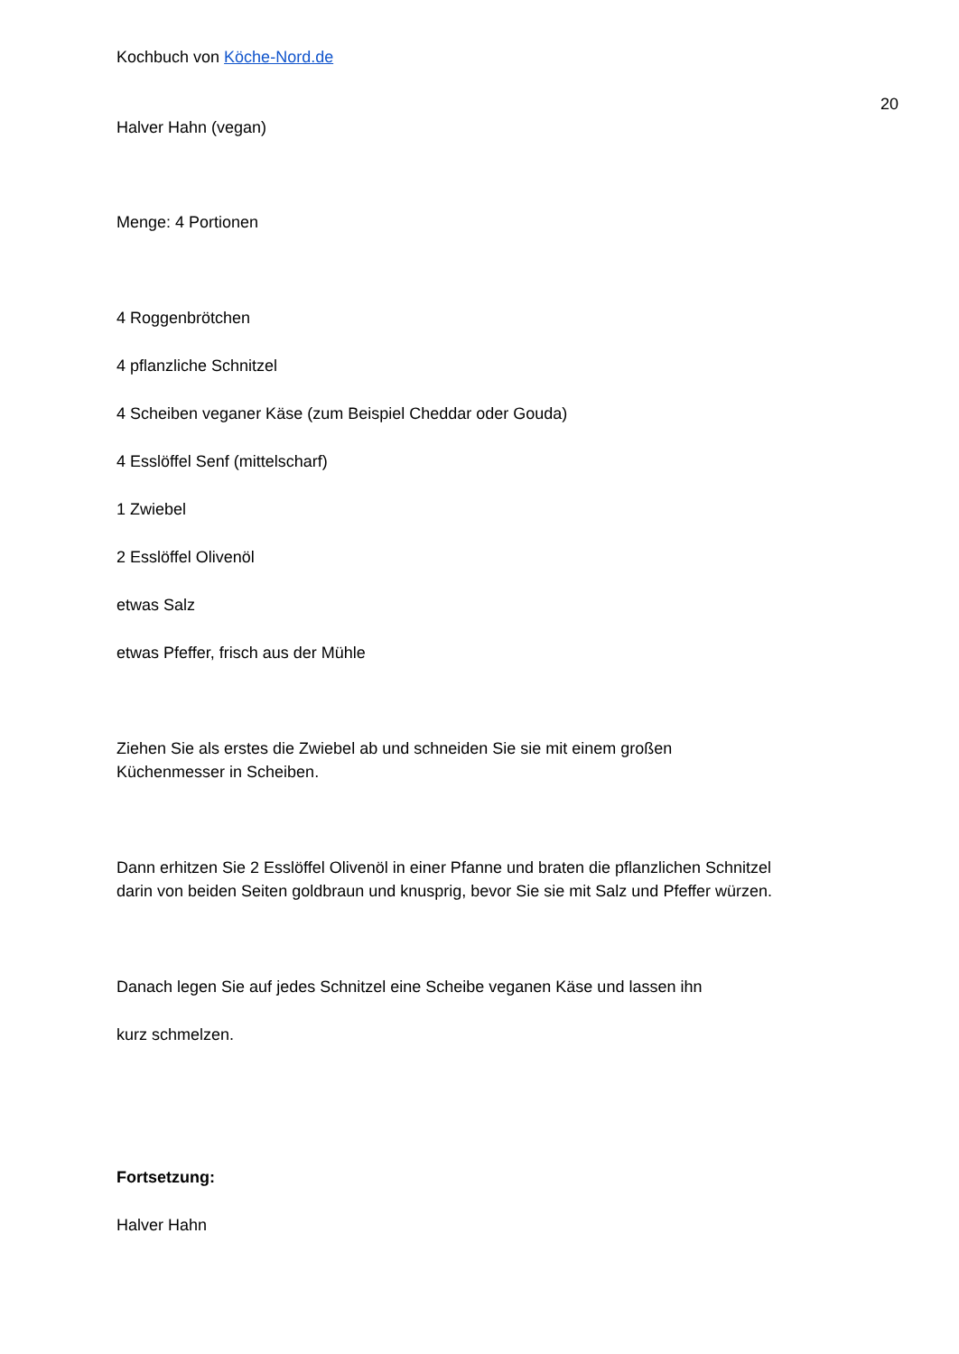Kochbuch von Köche-Nord.de
20
Halver Hahn (vegan)
Menge: 4 Portionen
4 Roggenbrötchen
4 pflanzliche Schnitzel
4 Scheiben veganer Käse (zum Beispiel Cheddar oder Gouda)
4 Esslöffel Senf (mittelscharf)
1 Zwiebel
2 Esslöffel Olivenöl
etwas Salz
etwas Pfeffer, frisch aus der Mühle
Ziehen Sie als erstes die Zwiebel ab und schneiden Sie sie mit einem großen
Küchenmesser in Scheiben.
Dann erhitzen Sie 2 Esslöffel Olivenöl in einer Pfanne und braten die pflanzlichen Schnitzel
darin von beiden Seiten goldbraun und knusprig, bevor Sie sie mit Salz und Pfeffer würzen.
Danach legen Sie auf jedes Schnitzel eine Scheibe veganen Käse und lassen ihn
kurz schmelzen.
Fortsetzung:
Halver Hahn